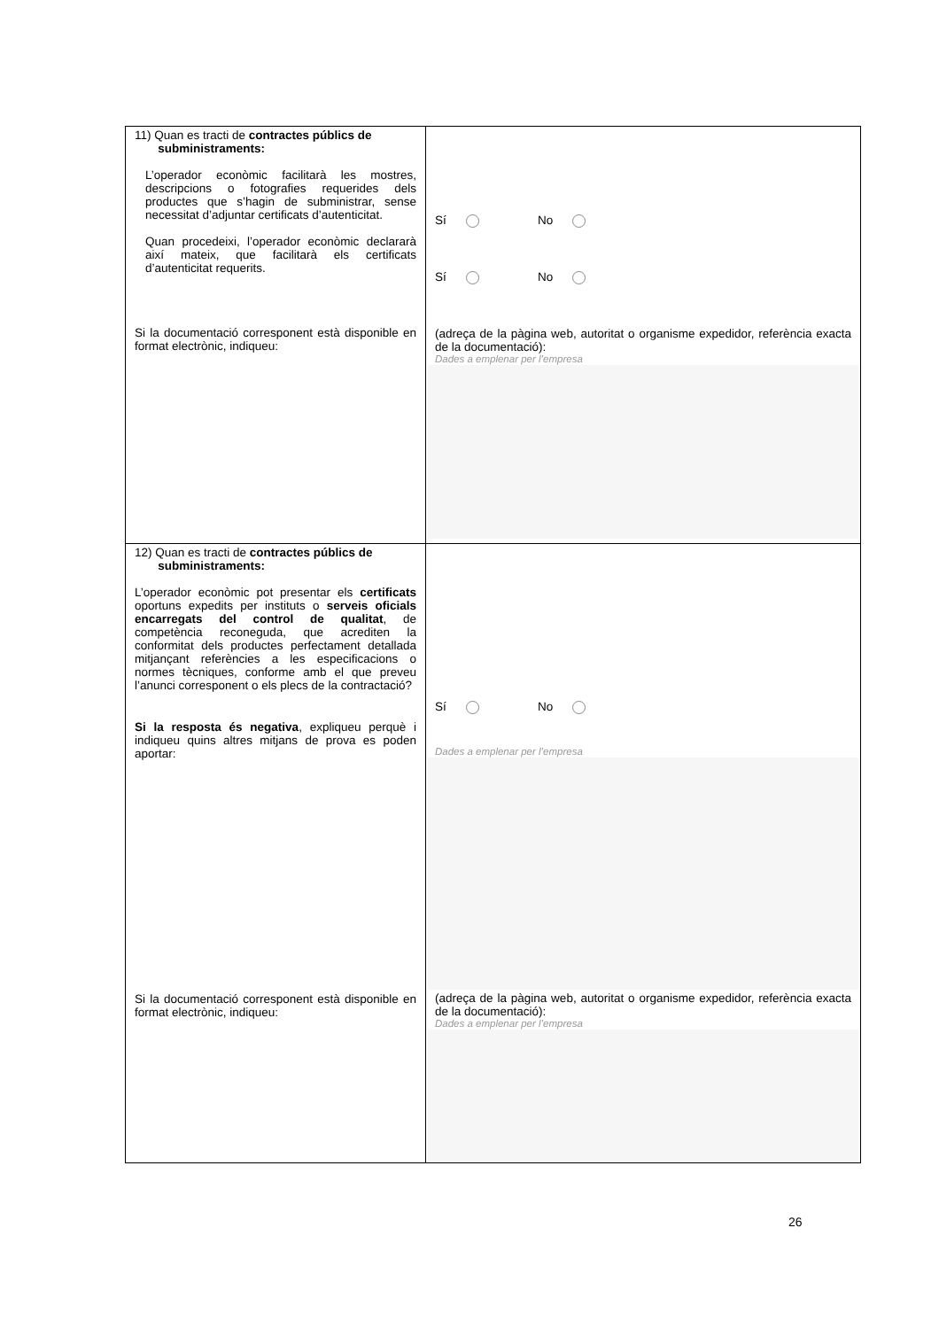| 11) Quan es tracti de contractes públics de subministraments: L’operador econòmic facilitarà les mostres, descripcions o fotografies requerides dels productes que s’hagin de subministrar, sense necessitat d’adjuntar certificats d’autenticitat. Quan procedeixi, l’operador econòmic declararà així mateix, que facilitarà els certificats d’autenticitat requerits. Si la documentació corresponent està disponible en format electrònic, indiqueu: | Sí No Sí No (adreça de la pàgina web, autoritat o organisme expedidor, referència exacta de la documentació): Dades a emplenar per l’empresa |
| 12) Quan es tracti de contractes públics de subministraments: L’operador econòmic pot presentar els certificats oportuns expedits per instituts o serveis oficials encarregats del control de qualitat , de competència reconeguda, que acrediten la conformitat dels productes perfectament detallada mitjançant referències a les especificacions o normes tècniques, conforme amb el que preveu l’anunci corresponent o els plecs de la contractació? Si la resposta és negativa , expliqueu perquè i indiqueu quins altres mitjans de prova es poden aportar: Si la documentació corresponent està disponible en format electrònic, indiqueu: | Sí No Dades a emplenar per l’empresa (adreça de la pàgina web, autoritat o organisme expedidor, referència exacta de la documentació): Dades a emplenar per l’empresa |
26